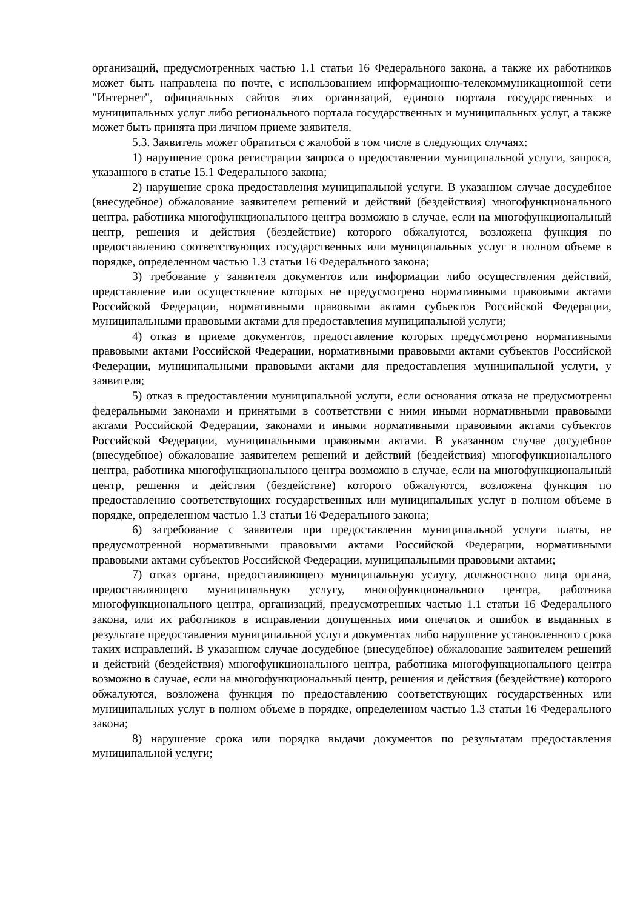организаций, предусмотренных частью 1.1 статьи 16 Федерального закона, а также их работников может быть направлена по почте, с использованием информационно-телекоммуникационной сети "Интернет", официальных сайтов этих организаций, единого портала государственных и муниципальных услуг либо регионального портала государственных и муниципальных услуг, а также может быть принята при личном приеме заявителя.
5.3. Заявитель может обратиться с жалобой в том числе в следующих случаях:
1) нарушение срока регистрации запроса о предоставлении муниципальной услуги, запроса, указанного в статье 15.1 Федерального закона;
2) нарушение срока предоставления муниципальной услуги. В указанном случае досудебное (внесудебное) обжалование заявителем решений и действий (бездействия) многофункционального центра, работника многофункционального центра возможно в случае, если на многофункциональный центр, решения и действия (бездействие) которого обжалуются, возложена функция по предоставлению соответствующих государственных или муниципальных услуг в полном объеме в порядке, определенном частью 1.3 статьи 16 Федерального закона;
3) требование у заявителя документов или информации либо осуществления действий, представление или осуществление которых не предусмотрено нормативными правовыми актами Российской Федерации, нормативными правовыми актами субъектов Российской Федерации, муниципальными правовыми актами для предоставления муниципальной услуги;
4) отказ в приеме документов, предоставление которых предусмотрено нормативными правовыми актами Российской Федерации, нормативными правовыми актами субъектов Российской Федерации, муниципальными правовыми актами для предоставления муниципальной услуги, у заявителя;
5) отказ в предоставлении муниципальной услуги, если основания отказа не предусмотрены федеральными законами и принятыми в соответствии с ними иными нормативными правовыми актами Российской Федерации, законами и иными нормативными правовыми актами субъектов Российской Федерации, муниципальными правовыми актами. В указанном случае досудебное (внесудебное) обжалование заявителем решений и действий (бездействия) многофункционального центра, работника многофункционального центра возможно в случае, если на многофункциональный центр, решения и действия (бездействие) которого обжалуются, возложена функция по предоставлению соответствующих государственных или муниципальных услуг в полном объеме в порядке, определенном частью 1.3 статьи 16 Федерального закона;
6) затребование с заявителя при предоставлении муниципальной услуги платы, не предусмотренной нормативными правовыми актами Российской Федерации, нормативными правовыми актами субъектов Российской Федерации, муниципальными правовыми актами;
7) отказ органа, предоставляющего муниципальную услугу, должностного лица органа, предоставляющего муниципальную услугу, многофункционального центра, работника многофункционального центра, организаций, предусмотренных частью 1.1 статьи 16 Федерального закона, или их работников в исправлении допущенных ими опечаток и ошибок в выданных в результате предоставления муниципальной услуги документах либо нарушение установленного срока таких исправлений. В указанном случае досудебное (внесудебное) обжалование заявителем решений и действий (бездействия) многофункционального центра, работника многофункционального центра возможно в случае, если на многофункциональный центр, решения и действия (бездействие) которого обжалуются, возложена функция по предоставлению соответствующих государственных или муниципальных услуг в полном объеме в порядке, определенном частью 1.3 статьи 16 Федерального закона;
8) нарушение срока или порядка выдачи документов по результатам предоставления муниципальной услуги;